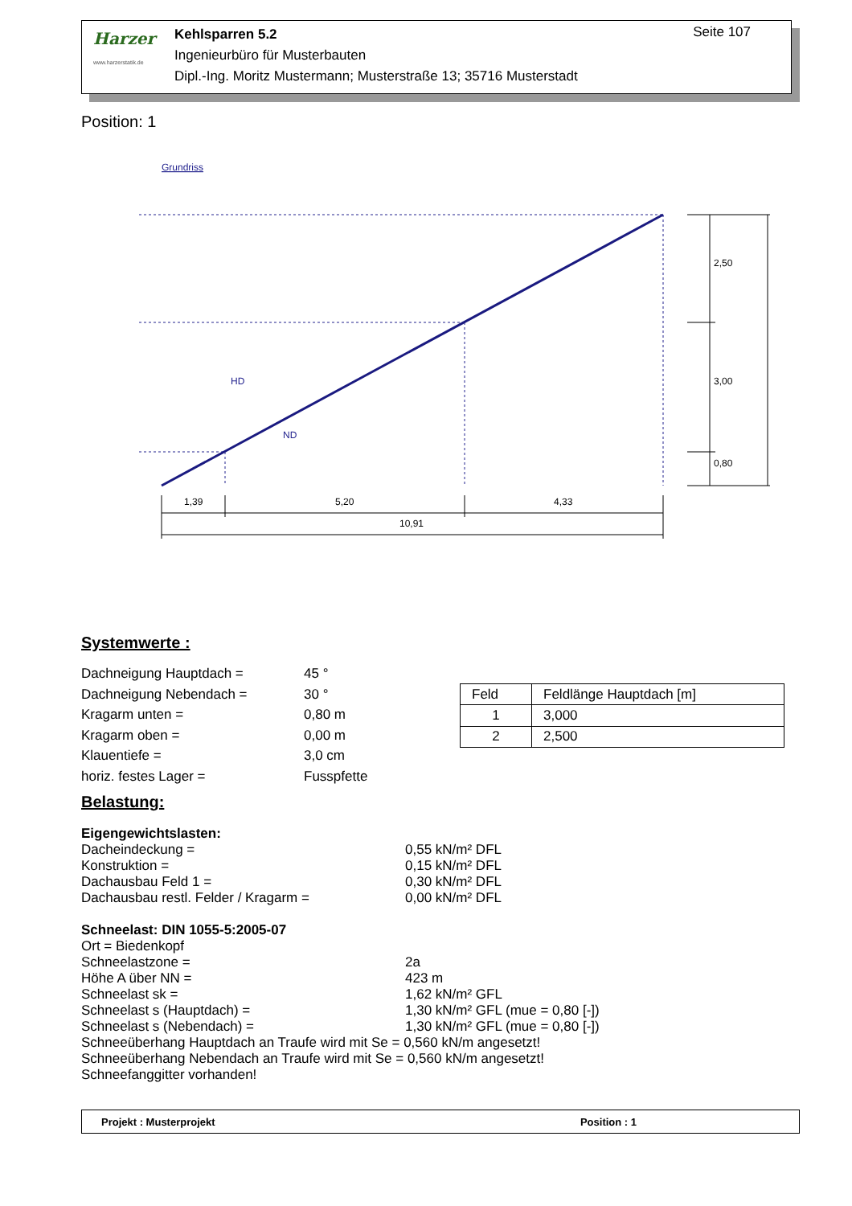Harzer
www.harzerstatik.de
Kehlsparren 5.2
Ingenieurbüro für Musterbauten
Dipl.-Ing. Moritz Mustermann; Musterstraße 13; 35716 Musterstadt
Seite 107
Position: 1
Grundriss
HD
ND
1,39
5,20
4,33
10,91
2,50
3,00
0,80
Systemwerte :
Dachneigung Hauptdach =
45 °
Dachneigung Nebendach =
30 °
Kragarm unten =
0,80 m
Kragarm oben =
0,00 m
Klauentiefe =
3,0 cm
horiz. festes Lager =
Fusspfette
| Feld | Feldlänge Hauptdach [m] |
| 1 | 3,000 |
| 2 | 2,500 |
Belastung:
Eigengewichtslasten:
Dacheindeckung =
0,55 kN/m² DFL
Konstruktion =
0,15 kN/m² DFL
Dachausbau Feld 1 =
0,30 kN/m² DFL
Dachausbau restl. Felder / Kragarm =
0,00 kN/m² DFL
Schneelast: DIN 1055-5:2005-07
Ort = Biedenkopf
Schneelastzone =
2a
Höhe A über NN =
423 m
Schneelast sk =
1,62 kN/m² GFL
Schneelast s (Hauptdach) =
1,30 kN/m² GFL (mue = 0,80 [-])
Schneelast s (Nebendach) =
1,30 kN/m² GFL (mue = 0,80 [-])
Schneeüberhang Hauptdach an Traufe wird mit Se = 0,560 kN/m angesetzt!
Schneeüberhang Nebendach an Traufe wird mit Se = 0,560 kN/m angesetzt!
Schneefanggitter vorhanden!
Projekt : Musterprojekt Position : 1